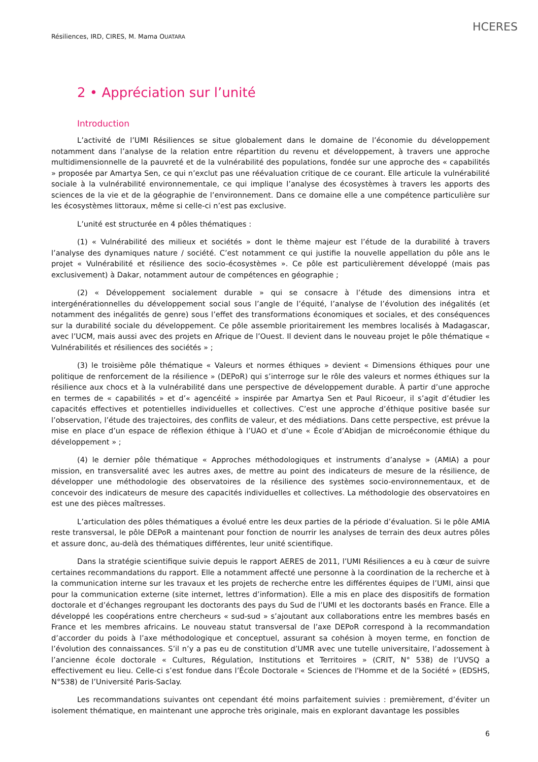Résiliences, IRD, CIRES, M. Mama OUATARA
HCERES
2 • Appréciation sur l’unité
Introduction
L’activité de l’UMI Résiliences se situe globalement dans le domaine de l’économie du développement notamment dans l’analyse de la relation entre répartition du revenu et développement, à travers une approche multidimensionnelle de la pauvreté et de la vulnérabilité des populations, fondée sur une approche des « capabilités » proposée par Amartya Sen, ce qui n’exclut pas une réévaluation critique de ce courant. Elle articule la vulnérabilité sociale à la vulnérabilité environnementale, ce qui implique l’analyse des écosystèmes à travers les apports des sciences de la vie et de la géographie de l’environnement. Dans ce domaine elle a une compétence particulière sur les écosystèmes littoraux, même si celle-ci n’est pas exclusive.
L’unité est structurée en 4 pôles thématiques :
(1) « Vulnérabilité des milieux et sociétés » dont le thème majeur est l’étude de la durabilité à travers l’analyse des dynamiques nature / société. C’est notamment ce qui justifie la nouvelle appellation du pôle ans le projet « Vulnérabilité et résilience des socio-écosystèmes ». Ce pôle est particulièrement développé (mais pas exclusivement) à Dakar, notamment autour de compétences en géographie ;
(2) « Développement socialement durable » qui se consacre à l’étude des dimensions intra et intergénérationnelles du développement social sous l’angle de l’équité, l’analyse de l’évolution des inégalités (et notamment des inégalités de genre) sous l’effet des transformations économiques et sociales, et des conséquences sur la durabilité sociale du développement. Ce pôle assemble prioritairement les membres localisés à Madagascar, avec l’UCM, mais aussi avec des projets en Afrique de l’Ouest. Il devient dans le nouveau projet le pôle thématique « Vulnérabilités et résiliences des sociétés » ;
(3) le troisième pôle thématique « Valeurs et normes éthiques » devient « Dimensions éthiques pour une politique de renforcement de la résilience » (DEPoR) qui s’interroge sur le rôle des valeurs et normes éthiques sur la résilience aux chocs et à la vulnérabilité dans une perspective de développement durable. À partir d’une approche en termes de « capabilités » et d’« agencéité » inspirée par Amartya Sen et Paul Ricoeur, il s’agit d’étudier les capacités effectives et potentielles individuelles et collectives. C’est une approche d’éthique positive basée sur l’observation, l’étude des trajectoires, des conflits de valeur, et des médiations. Dans cette perspective, est prévue la mise en place d’un espace de réflexion éthique à l’UAO et d’une « École d’Abidjan de microéconomie éthique du développement » ;
(4) le dernier pôle thématique « Approches méthodologiques et instruments d’analyse » (AMIA) a pour mission, en transversalité avec les autres axes, de mettre au point des indicateurs de mesure de la résilience, de développer une méthodologie des observatoires de la résilience des systèmes socio-environnementaux, et de concevoir des indicateurs de mesure des capacités individuelles et collectives. La méthodologie des observatoires en est une des pièces maîtresses.
L’articulation des pôles thématiques a évolué entre les deux parties de la période d’évaluation. Si le pôle AMIA reste transversal, le pôle DEPoR a maintenant pour fonction de nourrir les analyses de terrain des deux autres pôles et assure donc, au-delà des thématiques différentes, leur unité scientifique.
Dans la stratégie scientifique suivie depuis le rapport AERES de 2011, l’UMI Résiliences a eu à cœur de suivre certaines recommandations du rapport. Elle a notamment affecté une personne à la coordination de la recherche et à la communication interne sur les travaux et les projets de recherche entre les différentes équipes de l’UMI, ainsi que pour la communication externe (site internet, lettres d’information). Elle a mis en place des dispositifs de formation doctorale et d’échanges regroupant les doctorants des pays du Sud de l’UMI et les doctorants basés en France. Elle a développé les coopérations entre chercheurs « sud-sud » s’ajoutant aux collaborations entre les membres basés en France et les membres africains. Le nouveau statut transversal de l’axe DEPoR correspond à la recommandation d’accorder du poids à l’axe méthodologique et conceptuel, assurant sa cohésion à moyen terme, en fonction de l’évolution des connaissances. S’il n’y a pas eu de constitution d’UMR avec une tutelle universitaire, l’adossement à l’ancienne école doctorale « Cultures, Régulation, Institutions et Territoires » (CRIT, N° 538) de l’UVSQ a effectivement eu lieu. Celle-ci s’est fondue dans l’École Doctorale « Sciences de l'Homme et de la Société » (EDSHS, N°538) de l’Université Paris-Saclay.
Les recommandations suivantes ont cependant été moins parfaitement suivies : premièrement, d’éviter un isolement thématique, en maintenant une approche très originale, mais en explorant davantage les possibles
6